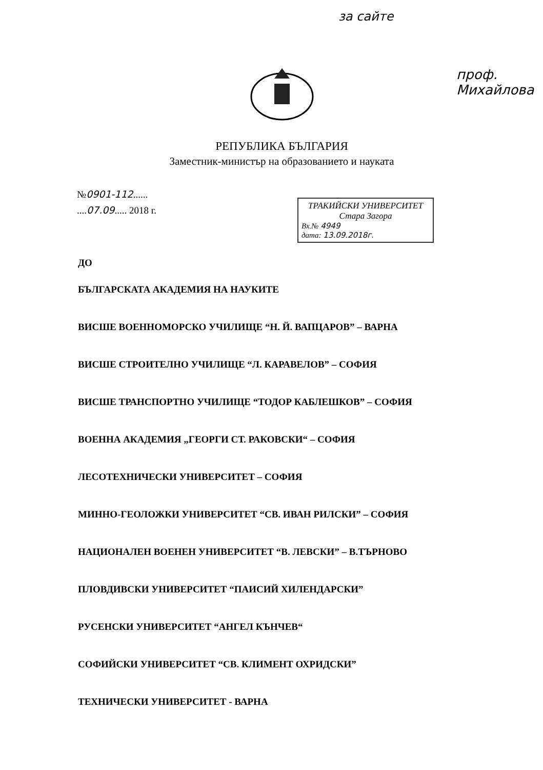за сайте
проф. Михайлова
РЕПУБЛИКА БЪЛГАРИЯ
Заместник-министър на образованието и науката
№0901-112......
....07.09..... 2018 г.
ТРАКИЙСКИ УНИВЕРСИТЕТ
Стара Загора
Вх.№ 4949
дата: 13.09.2018г.
ДО
БЪЛГАРСКАТА АКАДЕМИЯ НА НАУКИТЕ
ВИСШЕ ВОЕННОМОРСКО УЧИЛИЩЕ “Н. Й. ВАПЦАРОВ” – ВАРНА
ВИСШЕ СТРОИТЕЛНО УЧИЛИЩЕ “Л. КАРАВЕЛОВ” – СОФИЯ
ВИСШЕ ТРАНСПОРТНО УЧИЛИЩЕ “ТОДОР КАБЛЕШКОВ” – СОФИЯ
ВОЕННА АКАДЕМИЯ „ГЕОРГИ СТ. РАКОВСКИ“ – СОФИЯ
ЛЕСОТЕХНИЧЕСКИ УНИВЕРСИТЕТ – СОФИЯ
МИННО-ГЕОЛОЖКИ УНИВЕРСИТЕТ “СВ. ИВАН РИЛСКИ” – СОФИЯ
НАЦИОНАЛЕН ВОЕНЕН УНИВЕРСИТЕТ “В. ЛЕВСКИ” – В.ТЪРНОВО
ПЛОВДИВСКИ УНИВЕРСИТЕТ “ПАИСИЙ ХИЛЕНДАРСКИ”
РУСЕНСКИ УНИВЕРСИТЕТ “АНГЕЛ КЪНЧЕВ“
СОФИЙСКИ УНИВЕРСИТЕТ “СВ. КЛИМЕНТ ОХРИДСКИ”
ТЕХНИЧЕСКИ УНИВЕРСИТЕТ - ВАРНА